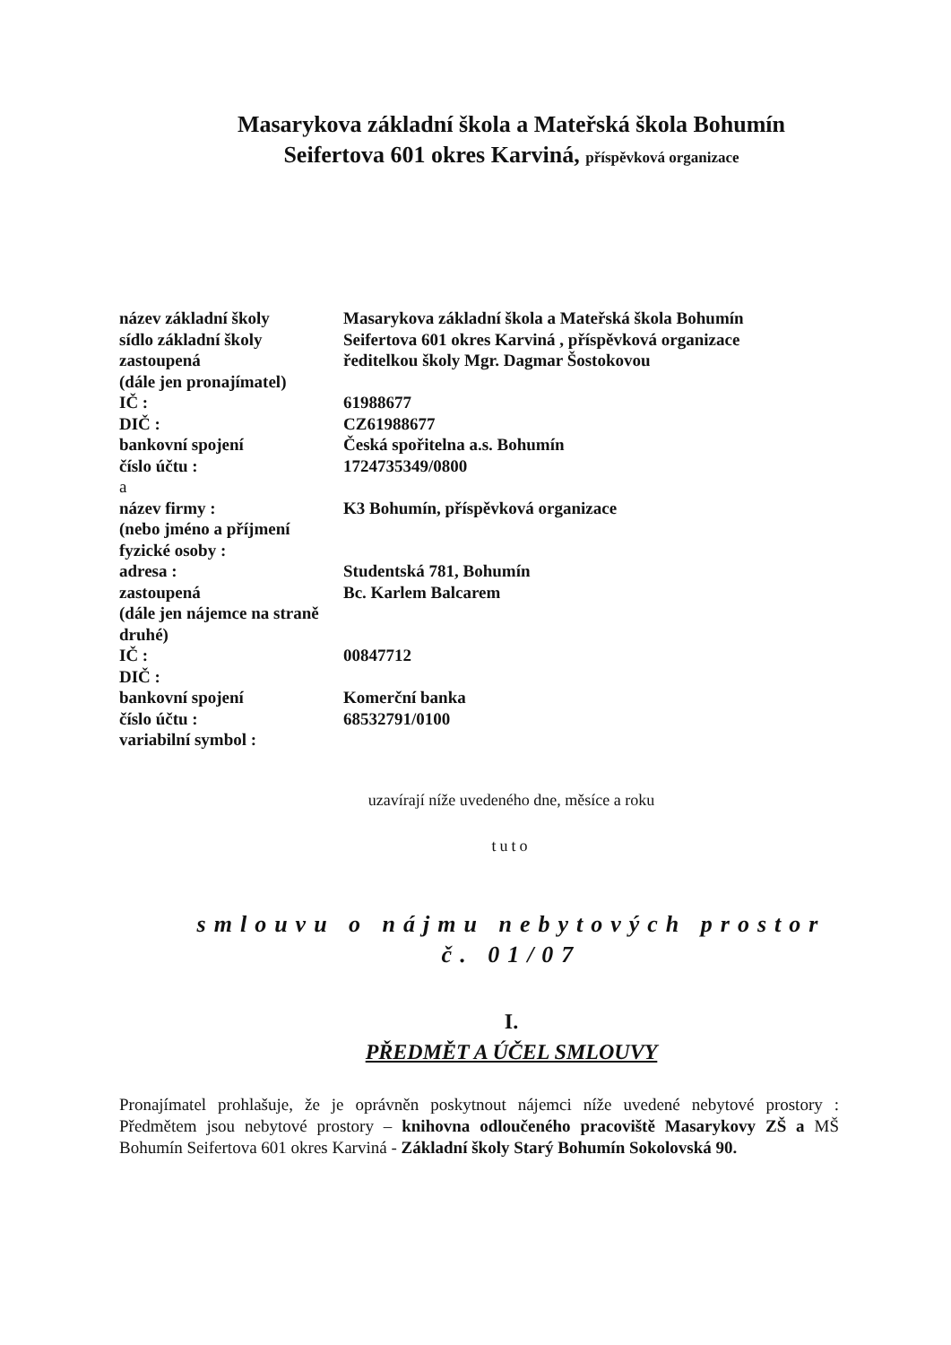Masarykova základní škola a Mateřská škola Bohumín
Seifertova 601 okres Karviná, příspěvková organizace
| název základní školy | Masarykova základní škola a Mateřská škola Bohumín |
| sídlo základní školy | Seifertova 601 okres Karviná , příspěvková organizace |
| zastoupená | ředitelkou školy Mgr. Dagmar Šostokovou |
| (dále jen pronajímatel) | |
| IČ : | 61988677 |
| DIČ : | CZ61988677 |
| bankovní spojení | Česká spořitelna a.s. Bohumín |
| číslo účtu : | 1724735349/0800 |
| a | |
| název firmy : | K3 Bohumín, příspěvková organizace |
| (nebo jméno a příjmení fyzické osoby : | |
| adresa : | Studentská 781, Bohumín |
| zastoupená | Bc. Karlem Balcarem |
| (dále jen nájemce na straně druhé) | |
| IČ : | 00847712 |
| DIČ : | |
| bankovní spojení | Komerční banka |
| číslo účtu : | 68532791/0100 |
| variabilní symbol : | |
uzavírají níže uvedeného dne, měsíce a roku
tuto
smlouvu o nájmu nebytových prostor
č. 01/07
I.
PŘEDMĚT A ÚČEL SMLOUVY
Pronajímatel prohlašuje, že je oprávněn poskytnout nájemci níže uvedené nebytové prostory : Předmětem jsou nebytové prostory – knihovna odloučeného pracoviště Masarykovy ZŠ a MŠ Bohumín Seifertova 601 okres Karviná - Základní školy Starý Bohumín Sokolovská 90.